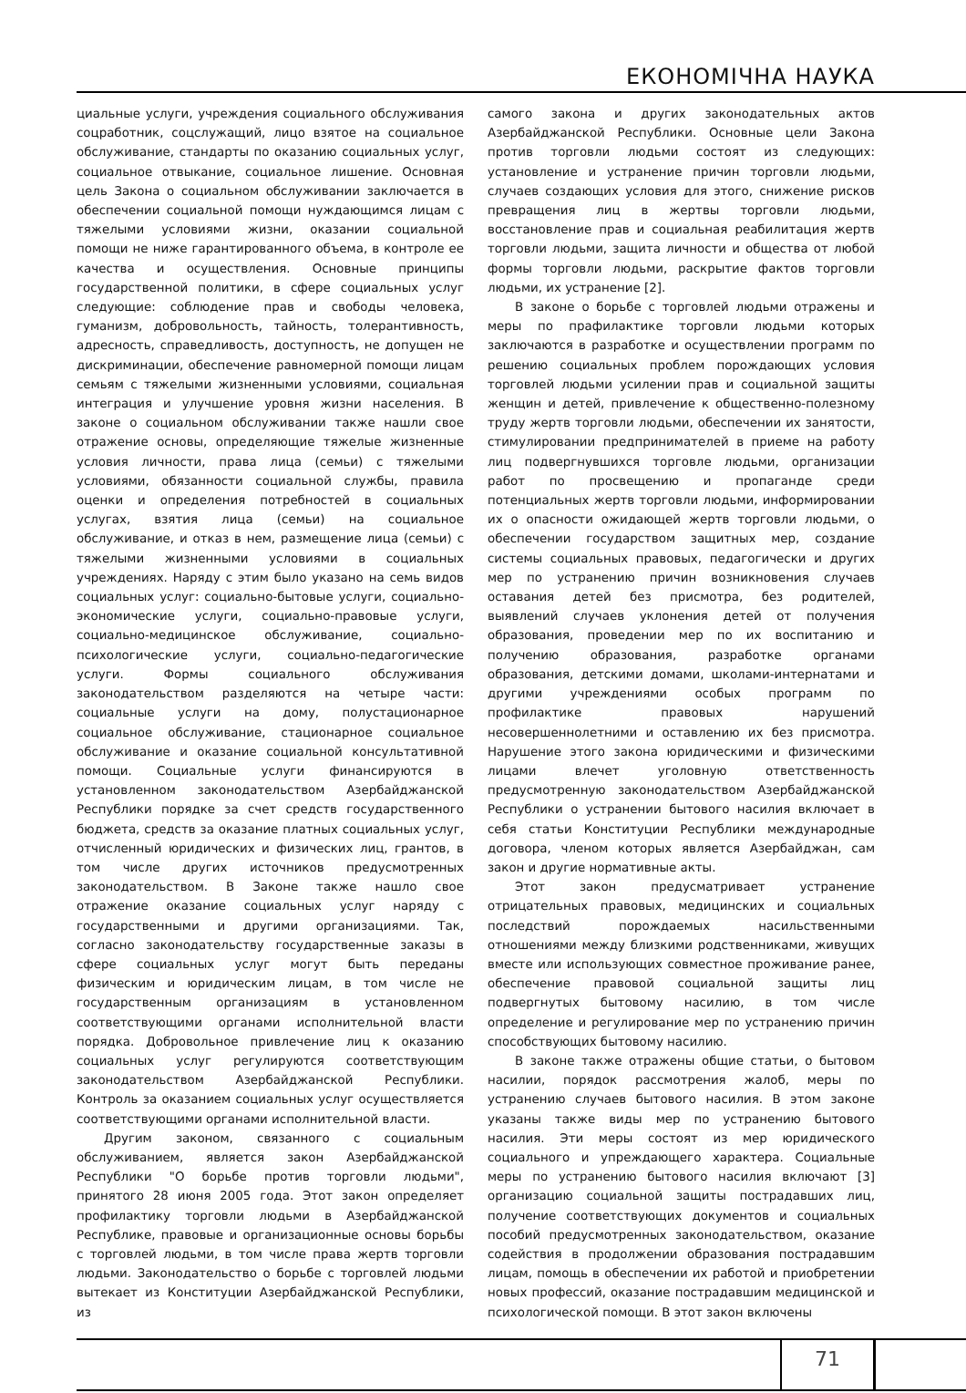ЕКОНОМІЧНА НАУКА
циальные услуги, учреждения социального обслуживания соцработник, соцслужащий, лицо взятое на социальное обслуживание, стандарты по оказанию социальных услуг, социальное отвыкание, социальное лишение. Основная цель Закона о социальном обслуживании заключается в обеспечении социальной помощи нуждающимся лицам с тяжелыми условиями жизни, оказании социальной помощи не ниже гарантированного объема, в контроле ее качества и осуществления. Основные принципы государственной политики, в сфере социальных услуг следующие: соблюдение прав и свободы человека, гуманизм, добровольность, тайность, толерантивность, адресность, справедливость, доступность, не допущен не дискриминации, обеспечение равномерной помощи лицам семьям с тяжелыми жизненными условиями, социальная интеграция и улучшение уровня жизни населения. В законе о социальном обслуживании также нашли свое отражение основы, определяющие тяжелые жизненные условия личности, права лица (семьи) с тяжелыми условиями, обязанности социальной службы, правила оценки и определения потребностей в социальных услугах, взятия лица (семьи) на социальное обслуживание, и отказ в нем, размещение лица (семьи) с тяжелыми жизненными условиями в социальных учреждениях. Наряду с этим было указано на семь видов социальных услуг: социально-бытовые услуги, социально-экономические услуги, социально-правовые услуги, социально-медицинское обслуживание, социально- психологические услуги, социально-педагогические услуги. Формы социального обслуживания законодательством разделяются на четыре части: социальные услуги на дому, полустационарное социальное обслуживание, стационарное социальное обслуживание и оказание социальной консультативной помощи. Социальные услуги финансируются в установленном законодательством Азербайджанской Республики порядке за счет средств государственного бюджета, средств за оказание платных социальных услуг, отчисленный юридических и физических лиц, грантов, в том числе других источников предусмотренных законодательством. В Законе также нашло свое отражение оказание социальных услуг наряду с государственными и другими организациями. Так, согласно законодательству государственные заказы в сфере социальных услуг могут быть переданы физическим и юридическим лицам, в том числе не государственным организациям в установленном соответствующими органами исполнительной власти порядка. Добровольное привлечение лиц к оказанию социальных услуг регулируются соответствующим законодательством Азербайджанской Республики. Контроль за оказанием социальных услуг осуществляется соответствующими органами исполнительной власти.
Другим законом, связанного с социальным обслуживанием, является закон Азербайджанской Республики "О борьбе против торговли людьми", принятого 28 июня 2005 года. Этот закон определяет профилактику торговли людьми в Азербайджанской Республике, правовые и организационные основы борьбы с торговлей людьми, в том числе права жертв торговли людьми. Законодательство о борьбе с торговлей людьми вытекает из Конституции Азербайджанской Республики, из
самого закона и других законодательных актов Азербайджанской Республики. Основные цели Закона против торговли людьми состоят из следующих: установление и устранение причин торговли людьми, случаев создающих условия для этого, снижение рисков превращения лиц в жертвы торговли людьми, восстановление прав и социальная реабилитация жертв торговли людьми, защита личности и общества от любой формы торговли людьми, раскрытие фактов торговли людьми, их устранение [2].
В законе о борьбе с торговлей людьми отражены и меры по прафилактике торговли людьми которых заключаются в разработке и осуществлении программ по решению социальных проблем порождающих условия торговлей людьми усилении прав и социальной защиты женщин и детей, привлечение к общественно-полезному труду жертв торговли людьми, обеспечении их занятости, стимулировании предпринимателей в приеме на работу лиц подвергнувшихся торговле людьми, организации работ по просвещению и пропаганде среди потенциальных жертв торговли людьми, информировании их о опасности ожидающей жертв торговли людьми, о обеспечении государством защитных мер, создание системы социальных правовых, педагогически и других мер по устранению причин возникновения случаев оставания детей без присмотра, без родителей, выявлений случаев уклонения детей от получения образования, проведении мер по их воспитанию и получению образования, разработке органами образования, детскими домами, школами-интернатами и другими учреждениями особых программ по профилактике правовых нарушений несовершеннолетними и оставлению их без присмотра. Нарушение этого закона юридическими и физическими лицами влечет уголовную ответственность предусмотренную законодательством Азербайджанской Республики о устранении бытового насилия включает в себя статьи Конституции Республики международные договора, членом которых является Азербайджан, сам закон и другие нормативные акты.
Этот закон предусматривает устранение отрицательных правовых, медицинских и социальных последствий порождаемых насильственными отношениями между близкими родственниками, живущих вместе или использующих совместное проживание ранее, обеспечение правовой социальной защиты лиц подвергнутых бытовому насилию, в том числе определение и регулирование мер по устранению причин способствующих бытовому насилию.
В законе также отражены общие статьи, о бытовом насилии, порядок рассмотрения жалоб, меры по устранению случаев бытового насилия. В этом законе указаны также виды мер по устранению бытового насилия. Эти меры состоят из мер юридического социального и упреждающего характера. Социальные меры по устранению бытового насилия включают [3] организацию социальной защиты пострадавших лиц, получение соответствующих документов и социальных пособий предусмотренных законодательством, оказание содействия в продолжении образования пострадавшим лицам, помощь в обеспечении их работой и приобретении новых профессий, оказание пострадавшим медицинской и психологической помощи. В этот закон включены
71